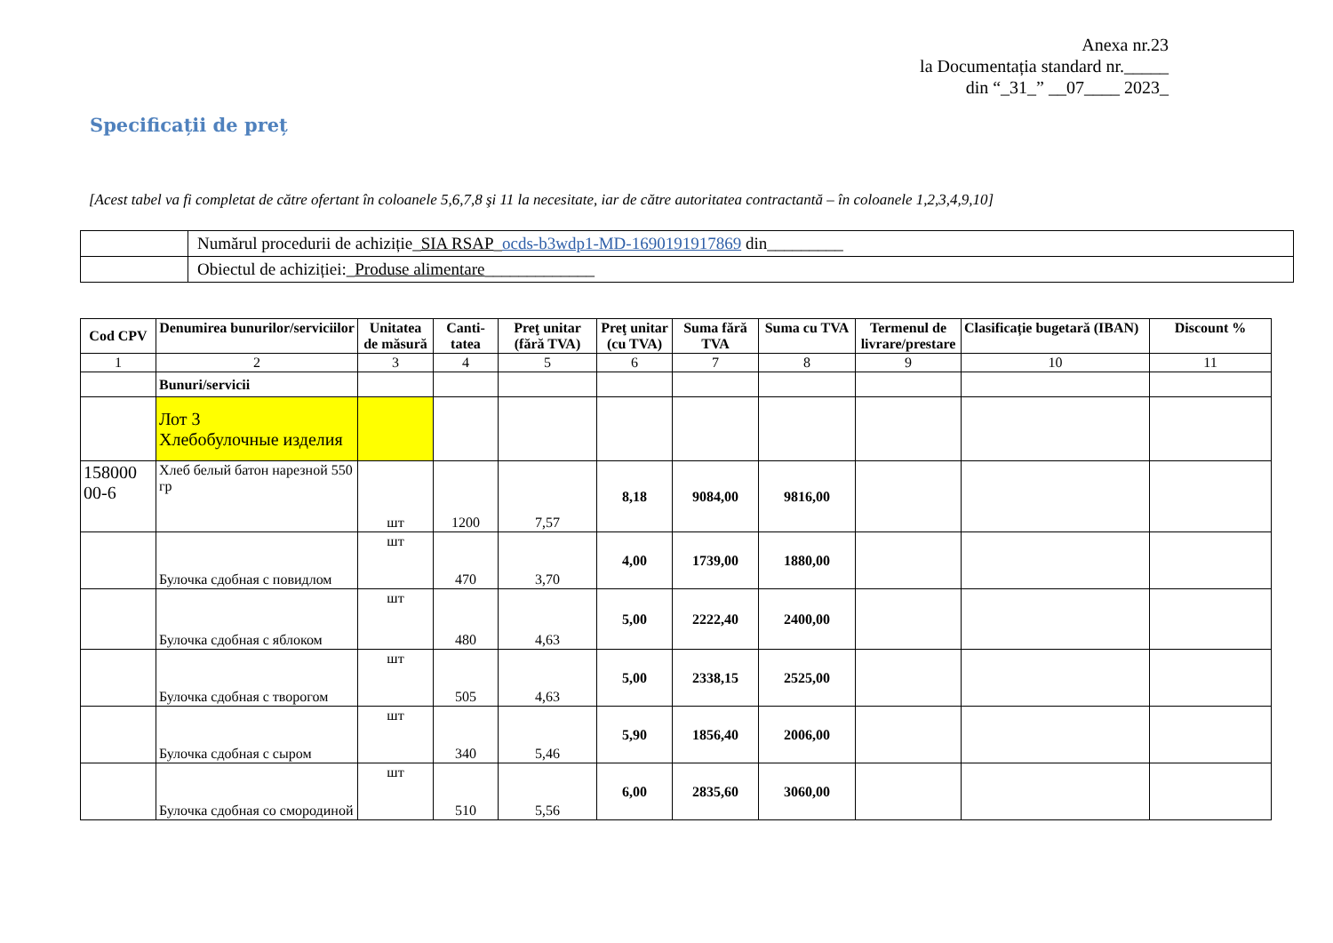Anexa nr.23
la Documentația standard nr._____
din “_31_” __07____ 2023_
Specificații de preț
[Acest tabel va fi completat de către ofertant în coloanele 5,6,7,8 şi 11 la necesitate, iar de către autoritatea contractantă – în coloanele 1,2,3,4,9,10]
| | Numărul procedurii de achiziție_ SIA RSAP _ ocds-b3wdp1-MD-1690191917869 din_________ |
| | Obiectul de achiziției:_ Produse alimentare _____________ |
| Cod CPV | Denumirea bunurilor/serviciilor | Unitatea de măsură | Canti-tatea | Preţ unitar (fără TVA) | Preţ unitar (cu TVA) | Suma fără TVA | Suma cu TVA | Termenul de livrare/prestare | Clasificație bugetară (IBAN) | Discount % |
| --- | --- | --- | --- | --- | --- | --- | --- | --- | --- | --- |
| 1 | 2 | 3 | 4 | 5 | 6 | 7 | 8 | 9 | 10 | 11 |
| | Bunuri/servicii | | | | | | | | | |
| | Лот 3 Хлебобулочные изделия | | | | | | | | | |
| 158000 00-6 | Хлеб белый батон нарезной 550 гр | шт | 1200 | 7,57 | 8,18 | 9084,00 | 9816,00 | | | |
| | Булочка сдобная с повидлом | шт | 470 | 3,70 | 4,00 | 1739,00 | 1880,00 | | | |
| | Булочка сдобная с яблоком | шт | 480 | 4,63 | 5,00 | 2222,40 | 2400,00 | | | |
| | Булочка сдобная с творогом | шт | 505 | 4,63 | 5,00 | 2338,15 | 2525,00 | | | |
| | Булочка сдобная с сыром | шт | 340 | 5,46 | 5,90 | 1856,40 | 2006,00 | | | |
| | Булочка сдобная со смородиной | шт | 510 | 5,56 | 6,00 | 2835,60 | 3060,00 | | | |